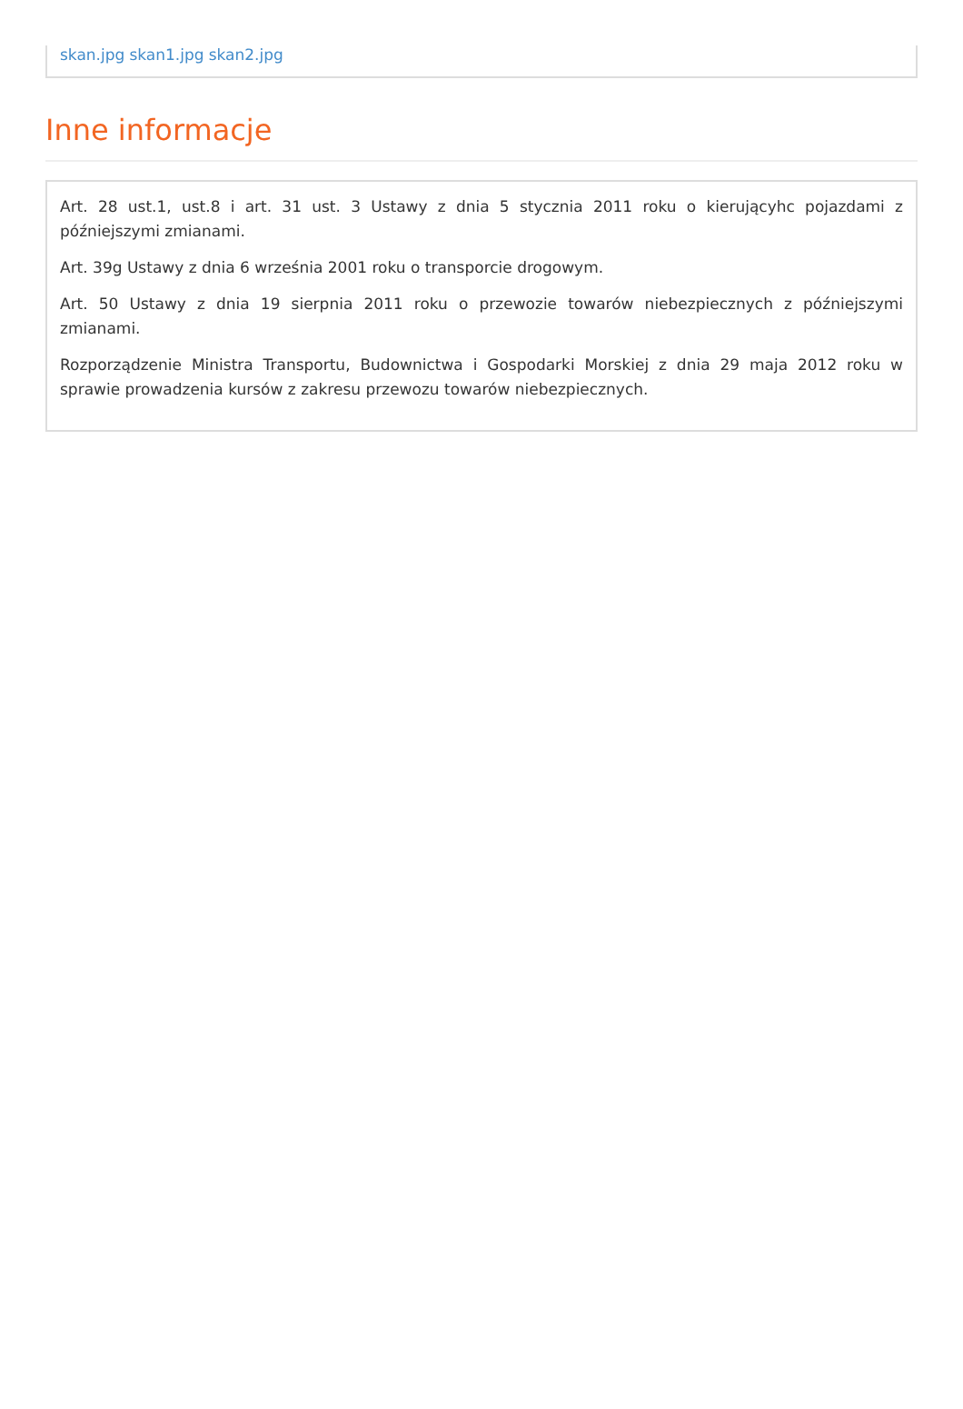skan.jpg skan1.jpg skan2.jpg
Inne informacje
Art. 28 ust.1, ust.8 i art. 31 ust. 3 Ustawy z dnia 5 stycznia 2011 roku o kierującyhc pojazdami z późniejszymi zmianami.
Art. 39g Ustawy z dnia 6 września 2001 roku o transporcie drogowym.
Art. 50 Ustawy z dnia 19 sierpnia 2011 roku o przewozie towarów niebezpiecznych z późniejszymi zmianami.
Rozporządzenie Ministra Transportu, Budownictwa i Gospodarki Morskiej z dnia 29 maja 2012 roku w sprawie prowadzenia kursów z zakresu przewozu towarów niebezpiecznych.